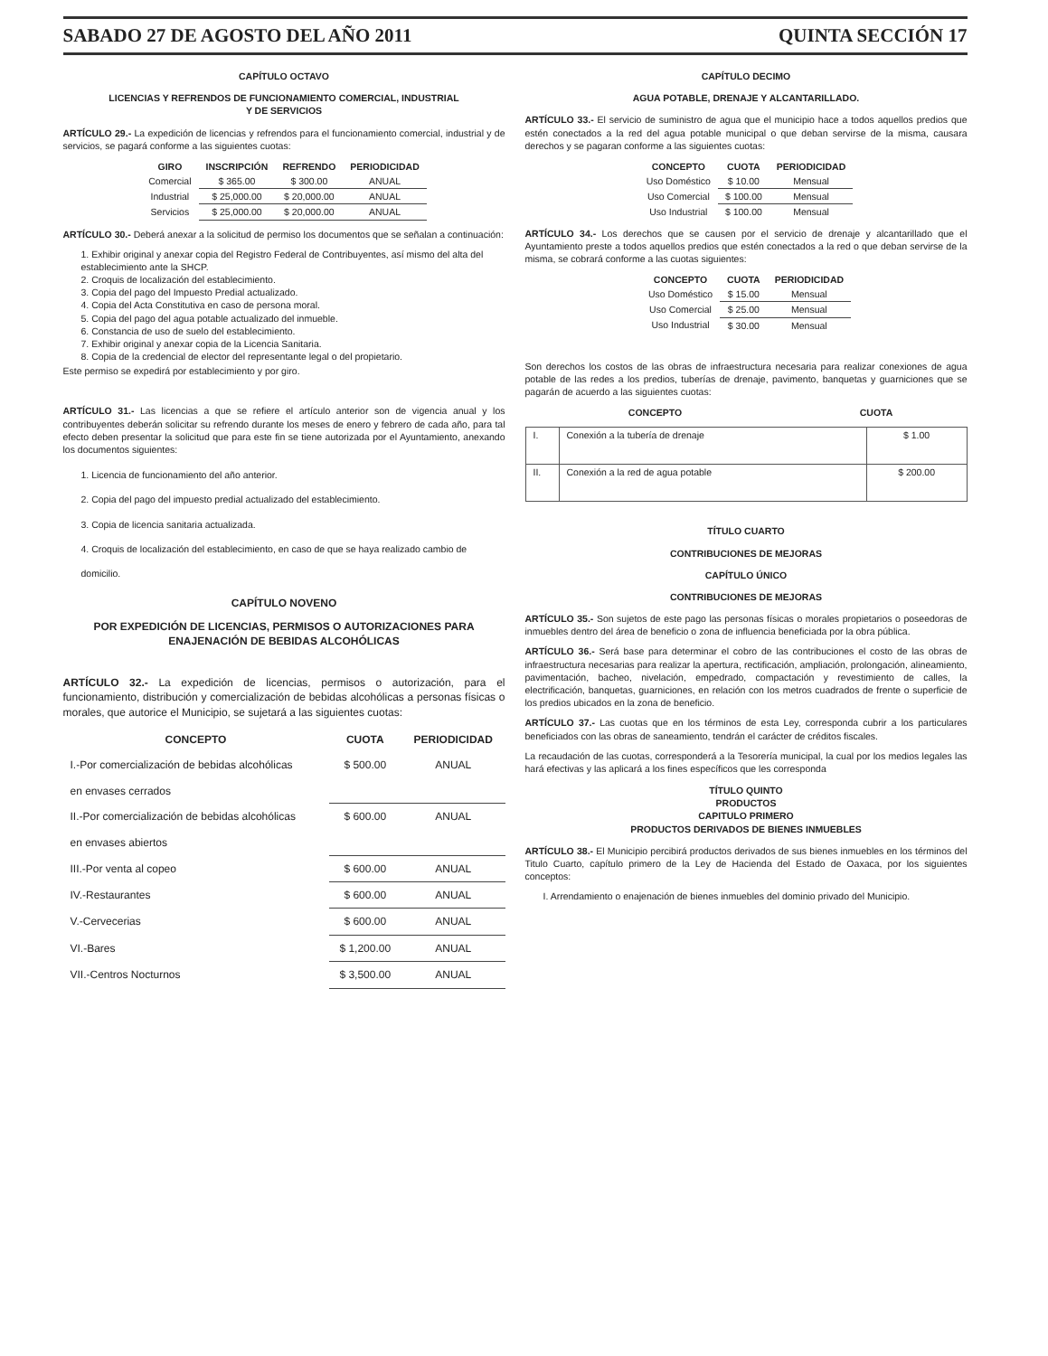SABADO 27 DE AGOSTO DEL AÑO 2011 QUINTA SECCIÓN 17
CAPÍTULO OCTAVO
LICENCIAS Y REFRENDOS DE FUNCIONAMIENTO COMERCIAL, INDUSTRIAL
Y DE SERVICIOS
ARTÍCULO 29.- La expedición de licencias y refrendos para el funcionamiento comercial, industrial y de servicios, se pagará conforme a las siguientes cuotas:
| GIRO | INSCRIPCIÓN | REFRENDO | PERIODICIDAD |
| --- | --- | --- | --- |
| Comercial | $ 365.00 | $ 300.00 | ANUAL |
| Industrial | $ 25,000.00 | $ 20,000.00 | ANUAL |
| Servicios | $ 25,000.00 | $ 20,000.00 | ANUAL |
ARTÍCULO 30.- Deberá anexar a la solicitud de permiso los documentos que se señalan a continuación:
1. Exhibir original y anexar copia del Registro Federal de Contribuyentes, así mismo del alta del establecimiento ante la SHCP.
2. Croquis de localización del establecimiento.
3. Copia del pago del Impuesto Predial actualizado.
4. Copia del Acta Constitutiva en caso de persona moral.
5. Copia del pago del agua potable actualizado del inmueble.
6. Constancia de uso de suelo del establecimiento.
7. Exhibir original y anexar copia de la Licencia Sanitaria.
8. Copia de la credencial de elector del representante legal o del propietario.
Este permiso se expedirá por establecimiento y por giro.
ARTÍCULO 31.- Las licencias a que se refiere el artículo anterior son de vigencia anual y los contribuyentes deberán solicitar su refrendo durante los meses de enero y febrero de cada año, para tal efecto deben presentar la solicitud que para este fin se tiene autorizada por el Ayuntamiento, anexando los documentos siguientes:
1. Licencia de funcionamiento del año anterior.
2. Copia del pago del impuesto predial actualizado del establecimiento.
3. Copia de licencia sanitaria actualizada.
4. Croquis de localización del establecimiento, en caso de que se haya realizado cambio de domicilio.
CAPÍTULO NOVENO
POR EXPEDICIÓN DE LICENCIAS, PERMISOS O AUTORIZACIONES PARA ENAJENACIÓN DE BEBIDAS ALCOHÓLICAS
ARTÍCULO 32.- La expedición de licencias, permisos o autorización, para el funcionamiento, distribución y comercialización de bebidas alcohólicas a personas físicas o morales, que autorice el Municipio, se sujetará a las siguientes cuotas:
| CONCEPTO | CUOTA | PERIODICIDAD |
| --- | --- | --- |
| I.-Por comercialización de bebidas alcohólicas | $ 500.00 | ANUAL |
| en envases cerrados | | |
| II.-Por comercialización de bebidas alcohólicas | $ 600.00 | ANUAL |
| en envases abiertos | | |
| III.-Por venta al copeo | $ 600.00 | ANUAL |
| IV.-Restaurantes | $ 600.00 | ANUAL |
| V.-Cervecerias | $ 600.00 | ANUAL |
| VI.-Bares | $ 1,200.00 | ANUAL |
| VII.-Centros Nocturnos | $ 3,500.00 | ANUAL |
CAPÍTULO DECIMO
AGUA POTABLE, DRENAJE Y ALCANTARILLADO.
ARTÍCULO 33.- El servicio de suministro de agua que el municipio hace a todos aquellos predios que estén conectados a la red del agua potable municipal o que deban servirse de la misma, causara derechos y se pagaran conforme a las siguientes cuotas:
| CONCEPTO | CUOTA | PERIODICIDAD |
| --- | --- | --- |
| Uso Doméstico | $ 10.00 | Mensual |
| Uso Comercial | $ 100.00 | Mensual |
| Uso Industrial | $ 100.00 | Mensual |
ARTÍCULO 34.- Los derechos que se causen por el servicio de drenaje y alcantarillado que el Ayuntamiento preste a todos aquellos predios que estén conectados a la red o que deban servirse de la misma, se cobrará conforme a las cuotas siguientes:
| CONCEPTO | CUOTA | PERIODICIDAD |
| --- | --- | --- |
| Uso Doméstico | $ 15.00 | Mensual |
| Uso Comercial | $ 25.00 | Mensual |
| Uso Industrial | $ 30.00 | Mensual |
Son derechos los costos de las obras de infraestructura necesaria para realizar conexiones de agua potable de las redes a los predios, tuberías de drenaje, pavimento, banquetas y guarniciones que se pagarán de acuerdo a las siguientes cuotas:
| CONCEPTO | CUOTA |
| --- | --- |
| I. | Conexión a la tubería de drenaje | $ 1.00 |
| II. | Conexión a la red de agua potable | $ 200.00 |
TÍTULO CUARTO
CONTRIBUCIONES DE MEJORAS
CAPÍTULO ÚNICO
CONTRIBUCIONES DE MEJORAS
ARTÍCULO 35.- Son sujetos de este pago las personas físicas o morales propietarios o poseedoras de inmuebles dentro del área de beneficio o zona de influencia beneficiada por la obra pública.
ARTÍCULO 36.- Será base para determinar el cobro de las contribuciones el costo de las obras de infraestructura necesarias para realizar la apertura, rectificación, ampliación, prolongación, alineamiento, pavimentación, bacheo, nivelación, empedrado, compactación y revestimiento de calles, la electrificación, banquetas, guarniciones, en relación con los metros cuadrados de frente o superficie de los predios ubicados en la zona de beneficio.
ARTÍCULO 37.- Las cuotas que en los términos de esta Ley, corresponda cubrir a los particulares beneficiados con las obras de saneamiento, tendrán el carácter de créditos fiscales.
La recaudación de las cuotas, corresponderá a la Tesorería municipal, la cual por los medios legales las hará efectivas y las aplicará a los fines específicos que les corresponda
TÍTULO QUINTO
PRODUCTOS
CAPITULO PRIMERO
PRODUCTOS DERIVADOS DE BIENES INMUEBLES
ARTÍCULO 38.- El Municipio percibirá productos derivados de sus bienes inmuebles en los términos del Titulo Cuarto, capítulo primero de la Ley de Hacienda del Estado de Oaxaca, por los siguientes conceptos:
I. Arrendamiento o enajenación de bienes inmuebles del dominio privado del Municipio.